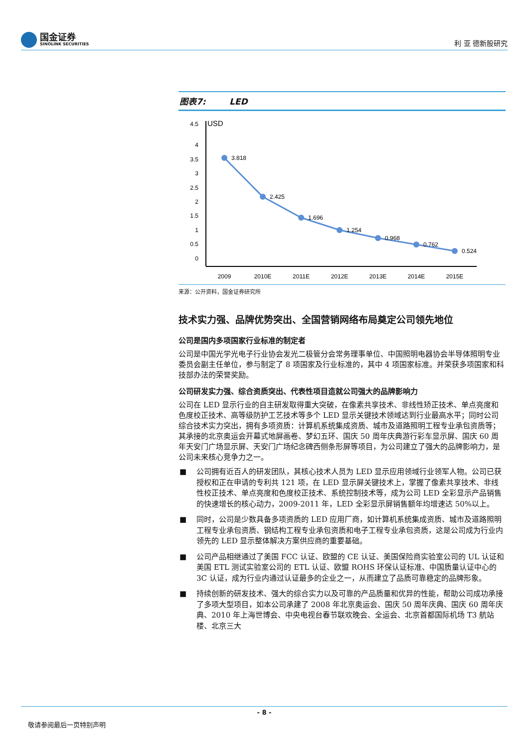国金证券
SINOLINK SECURITIES
利 亚 德新股研究
图表7: LED
USD
4.5
4
3.5
3
2.5
2
1.5
1
0.5
0
3.818
2.425
1.696
1.254
0.968
0.762
0.524
2009
2010E
2011E
2012E
2013E
2014E
2015E
来源：公开资料，国金证券研究所
技术实力强、品牌优势突出、全国营销网络布局奠定公司领先地位
公司是国内多项国家行业标准的制定者
公司是中国光学光电子行业协会发光二极管分会常务理事单位、中国照明电器协会半导体照明专业委员会副主任单位，参与制定了 8 项国家及行业标准的，其中 4 项国家标准。并荣获多项国家和科技部办法的荣誉奖励。
公司研发实力强、综合资质突出、代表性项目造就公司强大的品牌影响力
公司在 LED 显示行业的自主研发取得重大突破，在像素共享技术、非线性矫正技术、单点亮度和色度校正技术、高等级防护工艺技术等多个 LED 显示关键技术领域达到行业最高水平；同时公司综合技术实力突出，拥有多项资质：计算机系统集成资质、城市及道路照明工程专业承包资质等；其承接的北京奥运会开幕式地屏画卷、梦幻五环、国庆 50 周年庆典游行彩车显示屏、国庆 60 周年天安门广场显示屏、天安门广场纪念碑西侧条形屏等项目，为公司建立了强大的品牌影响力，是公司未来核心竞争力之一。
■ 公司拥有近百人的研发团队，其核心技术人员为 LED 显示应用领域行业领军人物。公司已获授权和正在申请的专利共 121 项，在 LED 显示屏关键技术上，掌握了像素共享技术、非线性校正技术、单点亮度和色度校正技术、系统控制技术等，成为公司 LED 全彩显示产品销售的快速增长的核心动力，2009-2011 年，LED 全彩显示屏销售额年均增速达 50%以上。
■ 同时，公司是少数具备多项资质的 LED 应用厂商，如计算机系统集成资质、城市及道路照明工程专业承包资质、钢结构工程专业承包资质和电子工程专业承包资质，这是公司成为行业内领先的 LED 显示整体解决方案供应商的重要基础。
■ 公司产品相继通过了美国 FCC 认证、欧盟的 CE 认证、美国保险商实验室公司的 UL 认证和美国 ETL 测试实验室公司的 ETL 认证、欧盟 ROHS 环保认证标准、中国质量认证中心的 3C 认证，成为行业内通过认证最多的企业之一，从而建立了品质可靠稳定的品牌形象。
■ 持续创新的研发技术、强大的综合实力以及可靠的产品质量和优异的性能，帮助公司成功承接了多项大型项目，如本公司承建了 2008 年北京奥运会、国庆 50 周年庆典、国庆 60 周年庆典、2010 年上海世博会、中央电视台春节联欢晚会、全运会、北京首都国际机场 T3 航站楼、北京三大
- 8 -
敬请参阅最后一页特别声明